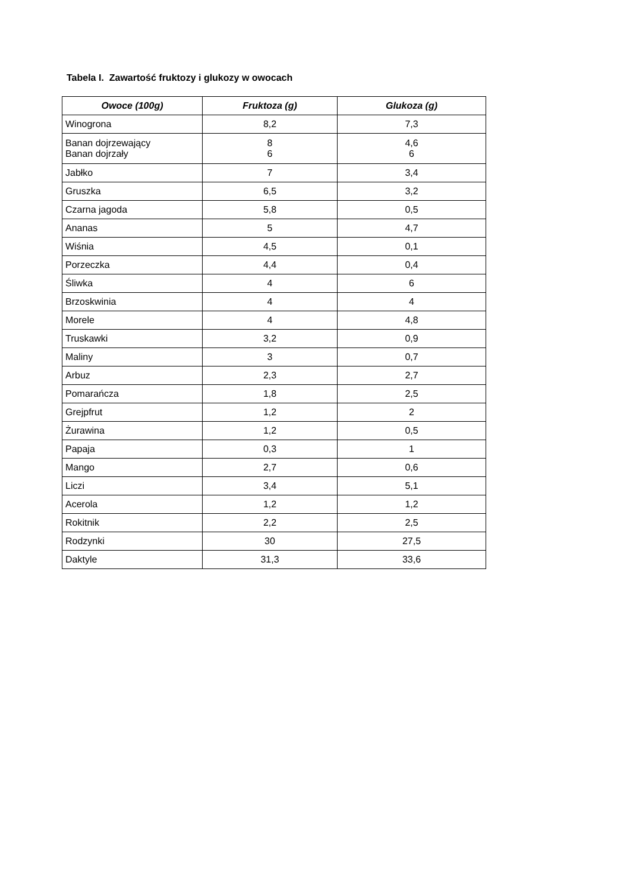Tabela I. Zawartość fruktozy i glukozy w owocach
| Owoce (100g) | Fruktoza (g) | Glukoza (g) |
| --- | --- | --- |
| Winogrona | 8,2 | 7,3 |
| Banan dojrzewający Banan dojrzały | 8 6 | 4,6 6 |
| Jabłko | 7 | 3,4 |
| Gruszka | 6,5 | 3,2 |
| Czarna jagoda | 5,8 | 0,5 |
| Ananas | 5 | 4,7 |
| Wiśnia | 4,5 | 0,1 |
| Porzeczka | 4,4 | 0,4 |
| Śliwka | 4 | 6 |
| Brzoskwinia | 4 | 4 |
| Morele | 4 | 4,8 |
| Truskawki | 3,2 | 0,9 |
| Maliny | 3 | 0,7 |
| Arbuz | 2,3 | 2,7 |
| Pomarańcza | 1,8 | 2,5 |
| Grejpfrut | 1,2 | 2 |
| Żurawina | 1,2 | 0,5 |
| Papaja | 0,3 | 1 |
| Mango | 2,7 | 0,6 |
| Liczi | 3,4 | 5,1 |
| Acerola | 1,2 | 1,2 |
| Rokitnik | 2,2 | 2,5 |
| Rodzynki | 30 | 27,5 |
| Daktyle | 31,3 | 33,6 |